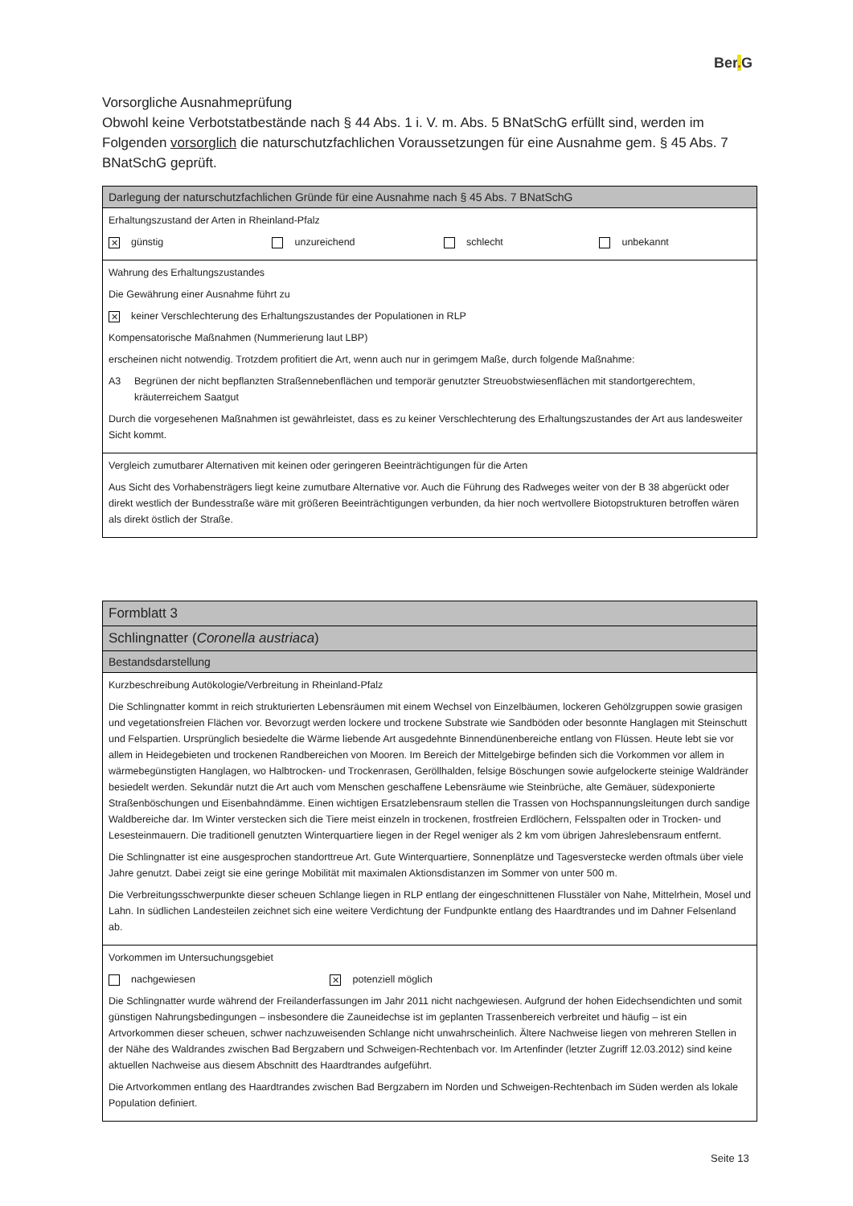Ber. G
Vorsorgliche Ausnahmeprüfung
Obwohl keine Verbotstatbestände nach § 44 Abs. 1 i. V. m. Abs. 5 BNatSchG erfüllt sind, werden im Folgenden vorsorglich die naturschutzfachlichen Voraussetzungen für eine Ausnahme gem. § 45 Abs. 7 BNatSchG geprüft.
| Darlegung der naturschutzfachlichen Gründe für eine Ausnahme nach § 45 Abs. 7 BNatSchG |
| Erhaltungszustand der Arten in Rheinland-Pfalz ✕ günstig unzureichend schlecht unbekannt |
| Wahrung des Erhaltungszustandes Die Gewährung einer Ausnahme führt zu ✕ keiner Verschlechterung des Erhaltungszustandes der Populationen in RLP Kompensatorische Maßnahmen (Nummerierung laut LBP) erscheinen nicht notwendig. Trotzdem profitiert die Art, wenn auch nur in gerimgem Maße, durch folgende Maßnahme: A3 Begrünen der nicht bepflanzten Straßennebenflächen und temporär genutzter Streuobstwiesenflächen mit standortgerechtem, kräuterreichem Saatgut Durch die vorgesehenen Maßnahmen ist gewährleistet, dass es zu keiner Verschlechterung des Erhaltungszustandes der Art aus landesweiter Sicht kommt. |
| Vergleich zumutbarer Alternativen mit keinen oder geringeren Beeinträchtigungen für die Arten Aus Sicht des Vorhabensträgers liegt keine zumutbare Alternative vor. Auch die Führung des Radweges weiter von der B 38 abgerückt oder direkt westlich der Bundesstraße wäre mit größeren Beeinträchtigungen verbunden, da hier noch wertvollere Biotopstrukturen betroffen wären als direkt östlich der Straße. |
| Formblatt 3 |
| Schlingnatter ( Coronella austriaca ) |
| Bestandsdarstellung |
| Kurzbeschreibung Autökologie/Verbreitung in Rheinland-Pfalz Die Schlingnatter kommt in reich strukturierten Lebensräumen mit einem Wechsel von Einzelbäumen, lockeren Gehölzgruppen sowie grasigen und vegetationsfreien Flächen vor. Bevorzugt werden lockere und trockene Substrate wie Sandböden oder besonnte Hanglagen mit Steinschutt und Felspartien. Ursprünglich besiedelte die Wärme liebende Art ausgedehnte Binnendünenbereiche entlang von Flüssen. Heute lebt sie vor allem in Heidegebieten und trockenen Randbereichen von Mooren. Im Bereich der Mittelgebirge befinden sich die Vorkommen vor allem in wärmebegünstigten Hanglagen, wo Halbtrocken- und Trockenrasen, Geröllhalden, felsige Böschungen sowie aufgelockerte steinige Waldränder besiedelt werden. Sekundär nutzt die Art auch vom Menschen geschaffene Lebensräume wie Steinbrüche, alte Gemäuer, südexponierte Straßenböschungen und Eisenbahndämme. Einen wichtigen Ersatzlebensraum stellen die Trassen von Hochspannungsleitungen durch sandige Waldbereiche dar. Im Winter verstecken sich die Tiere meist einzeln in trockenen, frostfreien Erdlöchern, Felsspalten oder in Trocken- und Lesesteinmauern. Die traditionell genutzten Winterquartiere liegen in der Regel weniger als 2 km vom übrigen Jahreslebensraum entfernt. Die Schlingnatter ist eine ausgesprochen standorttreue Art. Gute Winterquartiere, Sonnenplätze und Tagesverstecke werden oftmals über viele Jahre genutzt. Dabei zeigt sie eine geringe Mobilität mit maximalen Aktionsdistanzen im Sommer von unter 500 m. Die Verbreitungsschwerpunkte dieser scheuen Schlange liegen in RLP entlang der eingeschnittenen Flusstäler von Nahe, Mittelrhein, Mosel und Lahn. In südlichen Landesteilen zeichnet sich eine weitere Verdichtung der Fundpunkte entlang des Haardtrandes und im Dahner Felsenland ab. |
| Vorkommen im Untersuchungsgebiet nachgewiesen ✕ potenziell möglich Die Schlingnatter wurde während der Freilanderfassungen im Jahr 2011 nicht nachgewiesen. Aufgrund der hohen Eidechsendichten und somit günstigen Nahrungsbedingungen – insbesondere die Zauneidechse ist im geplanten Trassenbereich verbreitet und häufig – ist ein Artvorkommen dieser scheuen, schwer nachzuweisenden Schlange nicht unwahrscheinlich. Ältere Nachweise liegen von mehreren Stellen in der Nähe des Waldrandes zwischen Bad Bergzabern und Schweigen-Rechtenbach vor. Im Artenfinder (letzter Zugriff 12.03.2012) sind keine aktuellen Nachweise aus diesem Abschnitt des Haardtrandes aufgeführt. Die Artvorkommen entlang des Haardtrandes zwischen Bad Bergzabern im Norden und Schweigen-Rechtenbach im Süden werden als lokale Population definiert. |
Seite 13